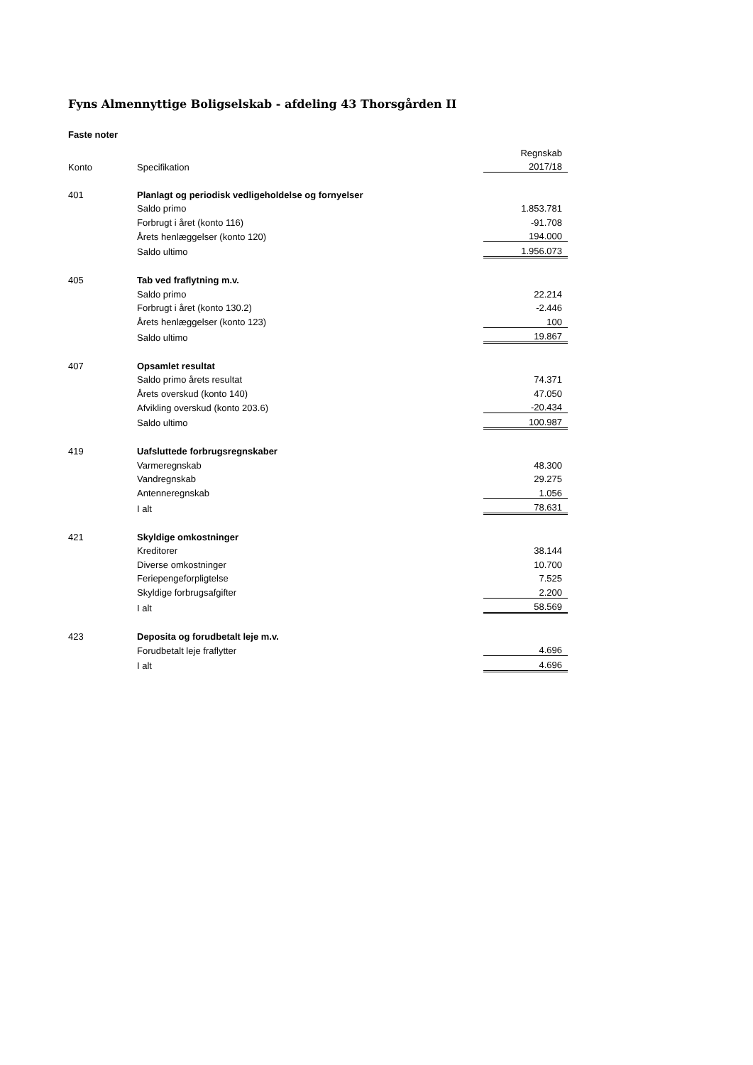Fyns Almennyttige Boligselskab - afdeling 43 Thorsgården II
Faste noter
| | | Regnskab |
| --- | --- | --- |
| Konto | Specifikation | 2017/18 |
| 401 | Planlagt og periodisk vedligeholdelse og fornyelser | |
| | Saldo primo | 1.853.781 |
| | Forbrugt i året (konto 116) | -91.708 |
| | Årets henlæggelser (konto 120) | 194.000 |
| | Saldo ultimo | 1.956.073 |
| 405 | Tab ved fraflytning m.v. | |
| | Saldo primo | 22.214 |
| | Forbrugt i året (konto 130.2) | -2.446 |
| | Årets henlæggelser (konto 123) | 100 |
| | Saldo ultimo | 19.867 |
| 407 | Opsamlet resultat | |
| | Saldo primo årets resultat | 74.371 |
| | Årets overskud (konto 140) | 47.050 |
| | Afvikling overskud (konto 203.6) | -20.434 |
| | Saldo ultimo | 100.987 |
| 419 | Uafsluttede forbrugsregnskaber | |
| | Varmeregnskab | 48.300 |
| | Vandregnskab | 29.275 |
| | Antenneregnskab | 1.056 |
| | I alt | 78.631 |
| 421 | Skyldige omkostninger | |
| | Kreditorer | 38.144 |
| | Diverse omkostninger | 10.700 |
| | Feriepengeforpligtelse | 7.525 |
| | Skyldige forbrugsafgifter | 2.200 |
| | I alt | 58.569 |
| 423 | Deposita og forudbetalt leje m.v. | |
| | Forudbetalt leje fraflytter | 4.696 |
| | I alt | 4.696 |